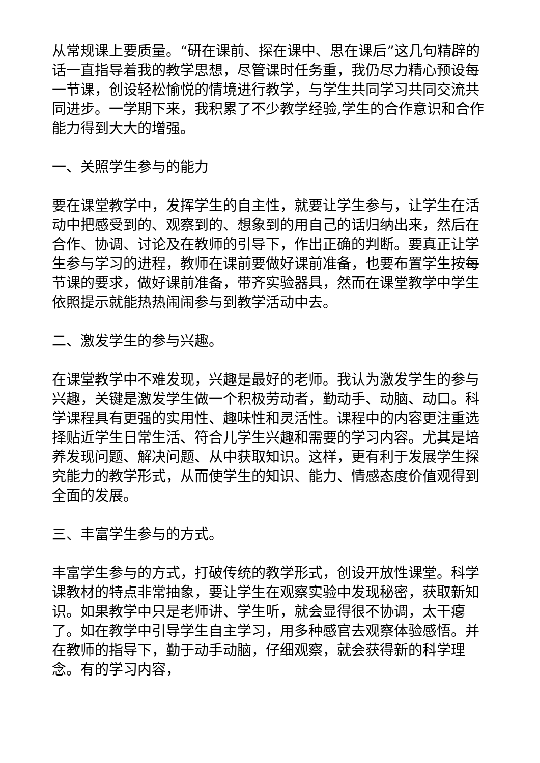从常规课上要质量。“研在课前、探在课中、思在课后”这几句精辟的话一直指导着我的教学思想，尽管课时任务重，我仍尽力精心预设每一节课，创设轻松愉悦的情境进行教学，与学生共同学习共同交流共同进步。一学期下来，我积累了不少教学经验,学生的合作意识和合作能力得到大大的增强。
一、关照学生参与的能力
要在课堂教学中，发挥学生的自主性，就要让学生参与，让学生在活动中把感受到的、观察到的、想象到的用自己的话归纳出来，然后在合作、协调、讨论及在教师的引导下，作出正确的判断。要真正让学生参与学习的进程，教师在课前要做好课前准备，也要布置学生按每节课的要求，做好课前准备，带齐实验器具，然而在课堂教学中学生依照提示就能热热闹闹参与到教学活动中去。
二、激发学生的参与兴趣。
在课堂教学中不难发现，兴趣是最好的老师。我认为激发学生的参与兴趣，关键是激发学生做一个积极劳动者，勤动手、动脑、动口。科学课程具有更强的实用性、趣味性和灵活性。课程中的内容更注重选择贴近学生日常生活、符合儿学生兴趣和需要的学习内容。尤其是培养发现问题、解决问题、从中获取知识。这样，更有利于发展学生探究能力的教学形式，从而使学生的知识、能力、情感态度价值观得到全面的发展。
三、丰富学生参与的方式。
丰富学生参与的方式，打破传统的教学形式，创设开放性课堂。科学课教材的特点非常抽象，要让学生在观察实验中发现秘密，获取新知识。如果教学中只是老师讲、学生听，就会显得很不协调，太干瘪了。如在教学中引导学生自主学习，用多种感官去观察体验感悟。并在教师的指导下，勤于动手动脑，仔细观察，就会获得新的科学理念。有的学习内容，